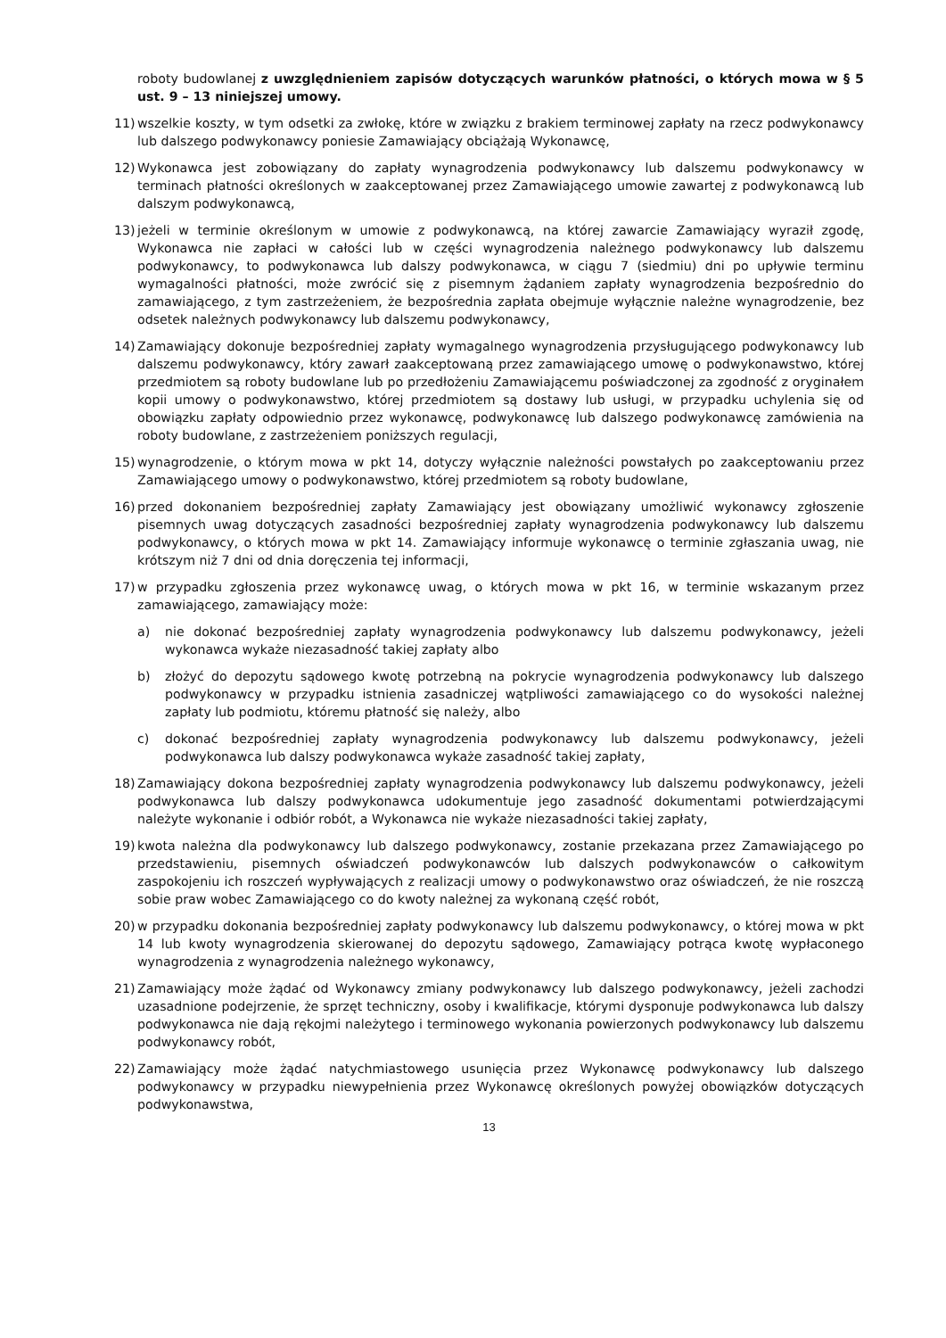roboty budowlanej z uwzględnieniem zapisów dotyczących warunków płatności, o których mowa w § 5 ust. 9 – 13 niniejszej umowy.
11) wszelkie koszty, w tym odsetki za zwłokę, które w związku z brakiem terminowej zapłaty na rzecz podwykonawcy lub dalszego podwykonawcy poniesie Zamawiający obciążają Wykonawcę,
12) Wykonawca jest zobowiązany do zapłaty wynagrodzenia podwykonawcy lub dalszemu podwykonawcy w terminach płatności określonych w zaakceptowanej przez Zamawiającego umowie zawartej z podwykonawcą lub dalszym podwykonawcą,
13) jeżeli w terminie określonym w umowie z podwykonawcą, na której zawarcie Zamawiający wyraził zgodę, Wykonawca nie zapłaci w całości lub w części wynagrodzenia należnego podwykonawcy lub dalszemu podwykonawcy, to podwykonawca lub dalszy podwykonawca, w ciągu 7 (siedmiu) dni po upływie terminu wymagalności płatności, może zwrócić się z pisemnym żądaniem zapłaty wynagrodzenia bezpośrednio do zamawiającego, z tym zastrzeżeniem, że bezpośrednia zapłata obejmuje wyłącznie należne wynagrodzenie, bez odsetek należnych podwykonawcy lub dalszemu podwykonawcy,
14) Zamawiający dokonuje bezpośredniej zapłaty wymagalnego wynagrodzenia przysługującego podwykonawcy lub dalszemu podwykonawcy, który zawarł zaakceptowaną przez zamawiającego umowę o podwykonawstwo, której przedmiotem są roboty budowlane lub po przedłożeniu Zamawiającemu poświadczonej za zgodność z oryginałem kopii umowy o podwykonawstwo, której przedmiotem są dostawy lub usługi, w przypadku uchylenia się od obowiązku zapłaty odpowiednio przez wykonawcę, podwykonawcę lub dalszego podwykonawcę zamówienia na roboty budowlane, z zastrzeżeniem poniższych regulacji,
15) wynagrodzenie, o którym mowa w pkt 14, dotyczy wyłącznie należności powstałych po zaakceptowaniu przez Zamawiającego umowy o podwykonawstwo, której przedmiotem są roboty budowlane,
16) przed dokonaniem bezpośredniej zapłaty Zamawiający jest obowiązany umożliwić wykonawcy zgłoszenie pisemnych uwag dotyczących zasadności bezpośredniej zapłaty wynagrodzenia podwykonawcy lub dalszemu podwykonawcy, o których mowa w pkt 14. Zamawiający informuje wykonawcę o terminie zgłaszania uwag, nie krótszym niż 7 dni od dnia doręczenia tej informacji,
17) w przypadku zgłoszenia przez wykonawcę uwag, o których mowa w pkt 16, w terminie wskazanym przez zamawiającego, zamawiający może:
a) nie dokonać bezpośredniej zapłaty wynagrodzenia podwykonawcy lub dalszemu podwykonawcy, jeżeli wykonawca wykaże niezasadność takiej zapłaty albo
b) złożyć do depozytu sądowego kwotę potrzebną na pokrycie wynagrodzenia podwykonawcy lub dalszego podwykonawcy w przypadku istnienia zasadniczej wątpliwości zamawiającego co do wysokości należnej zapłaty lub podmiotu, któremu płatność się należy, albo
c) dokonać bezpośredniej zapłaty wynagrodzenia podwykonawcy lub dalszemu podwykonawcy, jeżeli podwykonawca lub dalszy podwykonawca wykaże zasadność takiej zapłaty,
18) Zamawiający dokona bezpośredniej zapłaty wynagrodzenia podwykonawcy lub dalszemu podwykonawcy, jeżeli podwykonawca lub dalszy podwykonawca udokumentuje jego zasadność dokumentami potwierdzającymi należyte wykonanie i odbiór robót, a Wykonawca nie wykaże niezasadności takiej zapłaty,
19) kwota należna dla podwykonawcy lub dalszego podwykonawcy, zostanie przekazana przez Zamawiającego po przedstawieniu, pisemnych oświadczeń podwykonawców lub dalszych podwykonawców o całkowitym zaspokojeniu ich roszczeń wypływających z realizacji umowy o podwykonawstwo oraz oświadczeń, że nie roszczą sobie praw wobec Zamawiającego co do kwoty należnej za wykonaną część robót,
20) w przypadku dokonania bezpośredniej zapłaty podwykonawcy lub dalszemu podwykonawcy, o której mowa w pkt 14 lub kwoty wynagrodzenia skierowanej do depozytu sądowego, Zamawiający potrąca kwotę wypłaconego wynagrodzenia z wynagrodzenia należnego wykonawcy,
21) Zamawiający może żądać od Wykonawcy zmiany podwykonawcy lub dalszego podwykonawcy, jeżeli zachodzi uzasadnione podejrzenie, że sprzęt techniczny, osoby i kwalifikacje, którymi dysponuje podwykonawca lub dalszy podwykonawca nie dają rękojmi należytego i terminowego wykonania powierzonych podwykonawcy lub dalszemu podwykonawcy robót,
22) Zamawiający może żądać natychmiastowego usunięcia przez Wykonawcę podwykonawcy lub dalszego podwykonawcy w przypadku niewypełnienia przez Wykonawcę określonych powyżej obowiązków dotyczących podwykonawstwa,
13